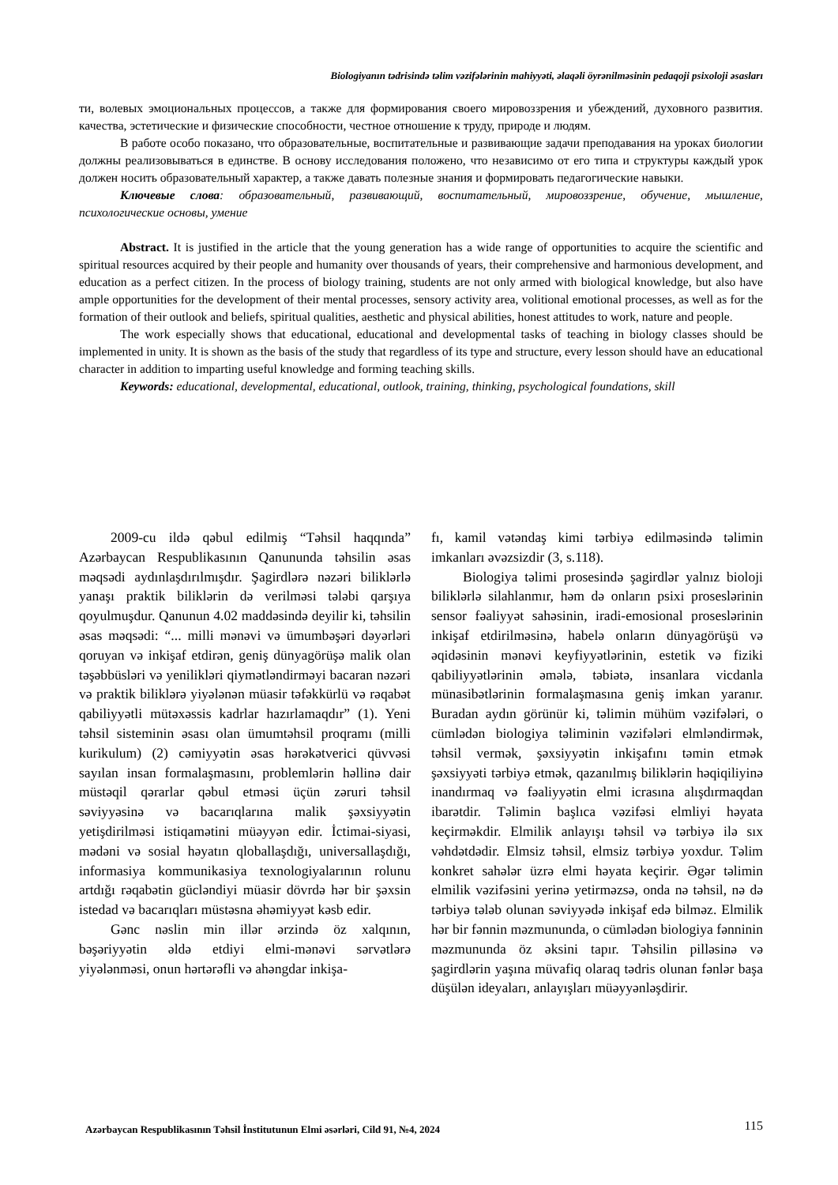Biologiyanın tədrisində təlim vəzifələrinin mahiyyəti, əlaqəli öyrənilməsinin pedaqoji psixoloji əsasları
ти, волевых эмоциональных процессов, а также для формирования своего мировоззрения и убеждений, духовного развития. качества, эстетические и физические способности, честное отношение к труду, природе и людям.
В работе особо показано, что образовательные, воспитательные и развивающие задачи преподавания на уроках биологии должны реализовываться в единстве. В основу исследования положено, что независимо от его типа и структуры каждый урок должен носить образовательный характер, а также давать полезные знания и формировать педагогические навыки.
Ключевые слова: образовательный, развивающий, воспитательный, мировоззрение, обучение, мышление, психологические основы, умение
Abstract. It is justified in the article that the young generation has a wide range of opportunities to acquire the scientific and spiritual resources acquired by their people and humanity over thousands of years, their comprehensive and harmonious development, and education as a perfect citizen. In the process of biology training, students are not only armed with biological knowledge, but also have ample opportunities for the development of their mental processes, sensory activity area, volitional emotional processes, as well as for the formation of their outlook and beliefs, spiritual qualities, aesthetic and physical abilities, honest attitudes to work, nature and people.
The work especially shows that educational, educational and developmental tasks of teaching in biology classes should be implemented in unity. It is shown as the basis of the study that regardless of its type and structure, every lesson should have an educational character in addition to imparting useful knowledge and forming teaching skills.
Keywords: educational, developmental, educational, outlook, training, thinking, psychological foundations, skill
2009-cu ildə qəbul edilmiş “Təhsil haqqında” Azərbaycan Respublikasının Qanununda təhsilin əsas məqsədi aydınlaşdırılmışdır. Şagirdlərə nəzəri biliklərlə yanaşı praktik biliklərin də verilməsi tələbi qarşıya qoyulmuşdur. Qanunun 4.02 maddəsində deyilir ki, təhsilin əsas məqsədi: “... milli mənəvi və ümumbəşəri dəyərləri qoruyan və inkişaf etdirən, geniş dünyagörüşə malik olan təşəbbüsləri və yenilikləri qiymətləndirməyi bacaran nəzəri və praktik biliklərə yiyələnən müasir təfəkkürlü və rəqabət qabiliyyətli mütəxəssis kadrlar hazırlamaqdır” (1). Yeni təhsil sisteminin əsası olan ümumtəhsil proqramı (milli kurikulum) (2) cəmiyyətin əsas hərəkətverici qüvvəsi sayılan insan formalaşmasını, problemlərin həllinə dair müstəqil qərarlar qəbul etməsi üçün zəruri təhsil səviyyəsinə və bacarıqlarına malik şəxsiyyətin yetişdirilməsi istiqamətini müəyyən edir. İctimai-siyasi, mədəni və sosial həyatın qloballaşdığı, universallaşdığı, informasiya kommunikasiya texnologiyalarının rolunu artdığı rəqabətin gücləndiyi müasir dövrdə hər bir şəxsin istedad və bacarıqları müstəsna əhəmiyyət kəsb edir.
Gənc nəslin min illər ərzində öz xalqının, bəşəriyyətin əldə etdiyi elmi-mənəvi sərvətlərə yiyələnməsi, onun hərtərəfli və ahəngdar inkişa-
fı, kamil vətəndaş kimi tərbiyə edilməsində təlimin imkanları əvəzsizdir (3, s.118).
Biologiya təlimi prosesində şagirdlər yalnız bioloji biliklərlə silahlanmır, həm də onların psixi proseslərinin sensor fəaliyyət sahəsinin, iradi-emosional proseslərinin inkişaf etdirilməsinə, habelə onların dünyagörüşü və əqidəsinin mənəvi keyfiyyətlərinin, estetik və fiziki qabiliyyətlərinin əmələ, təbiətə, insanlara vicdanla münasibətlərinin formalaşmasına geniş imkan yaranır. Buradan aydın görünür ki, təlimin mühüm vəzifələri, o cümlədən biologiya təliminin vəzifələri elmləndirmək, təhsil vermək, şəxsiyyətin inkişafını təmin etmək şəxsiyyəti tərbiyə etmək, qazanılmış biliklərin həqiqiliyinə inandırmaq və fəaliyyətin elmi icrasına alışdırmaqdan ibarətdir. Təlimin başlıca vəzifəsi elmliyi həyata keçirməkdir. Elmilik anlayışı təhsil və tərbiyə ilə sıx vəhdətdədir. Elmsiz təhsil, elmsiz tərbiyə yoxdur. Təlim konkret sahələr üzrə elmi həyata keçirir. Əgər təlimin elmilik vəzifəsini yerinə yetirməzsə, onda nə təhsil, nə də tərbiyə tələb olunan səviyyədə inkişaf edə bilməz. Elmilik hər bir fənnin məzmununda, o cümlədən biologiya fənninin məzmununda öz əksini tapır. Təhsilin pilləsinə və şagirdlərin yaşına müvafiq olaraq tədris olunan fənlər başa düşülən ideyaları, anlayışları müəyyənləşdirir.
Azərbaycan Respublikasının Təhsil İnstitutunun Elmi əsərləri, Cild 91, №4, 2024 115